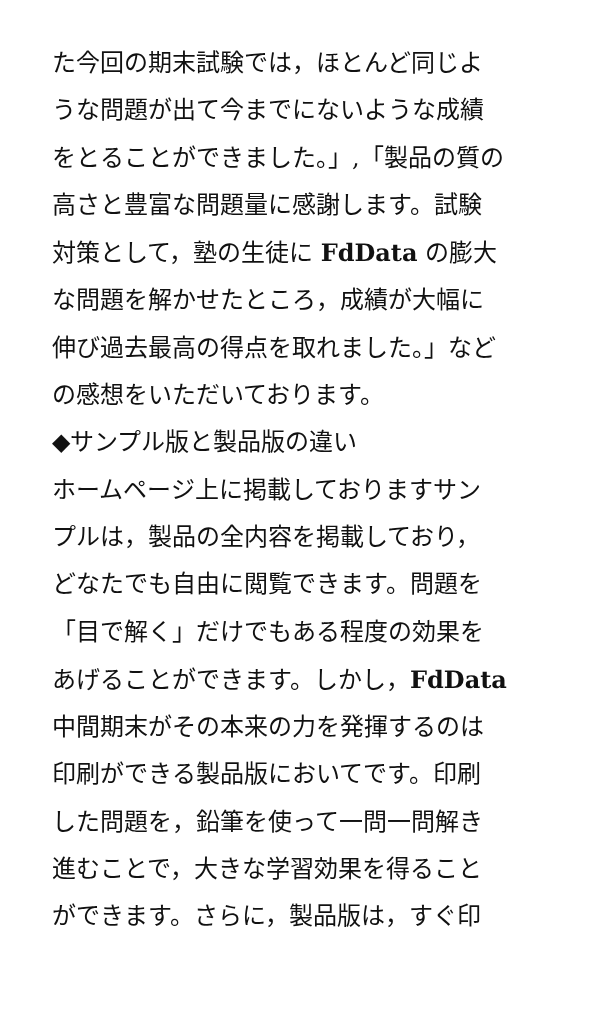た今回の期末試験では，ほとんど同じよ
うな問題が出て今までにないような成績
をとることができました。」,「製品の質の
高さと豊富な問題量に感謝します。試験
対策として，塾の生徒に FdData の膨大
な問題を解かせたところ，成績が大幅に
伸び過去最高の得点を取れました。」など
の感想をいただいております。
◆サンプル版と製品版の違い
ホームページ上に掲載しておりますサン
プルは，製品の全内容を掲載しており，
どなたでも自由に閲覧できます。問題を
「目で解く」だけでもある程度の効果を
あげることができます。しかし，FdData
中間期末がその本来の力を発揮するのは
印刷ができる製品版においてです。印刷
した問題を，鉛筆を使って一問一問解き
進むことで，大きな学習効果を得ること
ができます。さらに，製品版は，すぐ印